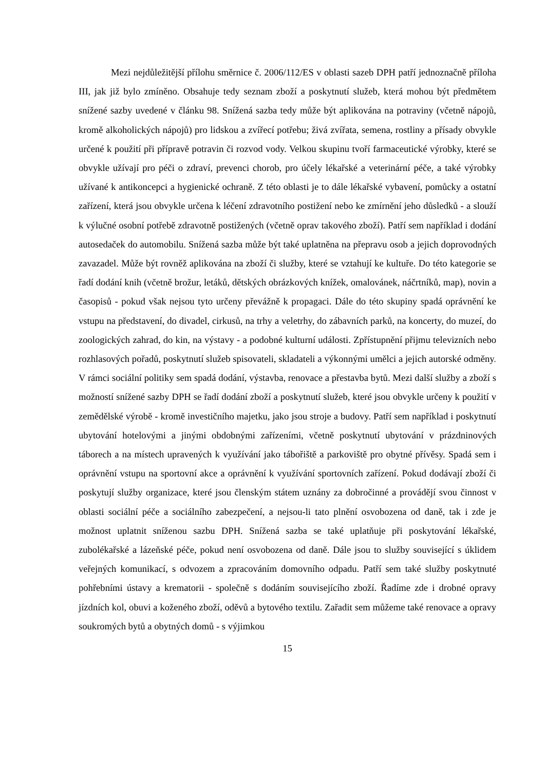Mezi nejdůležitější přílohu směrnice č. 2006/112/ES v oblasti sazeb DPH patří jednoznačně příloha III, jak již bylo zmíněno. Obsahuje tedy seznam zboží a poskytnutí služeb, která mohou být předmětem snížené sazby uvedené v článku 98. Snížená sazba tedy může být aplikována na potraviny (včetně nápojů, kromě alkoholických nápojů) pro lidskou a zvířecí potřebu; živá zvířata, semena, rostliny a přísady obvykle určené k použití při přípravě potravin či rozvod vody. Velkou skupinu tvoří farmaceutické výrobky, které se obvykle užívají pro péči o zdraví, prevenci chorob, pro účely lékařské a veterinární péče, a také výrobky užívané k antikoncepci a hygienické ochraně. Z této oblasti je to dále lékařské vybavení, pomůcky a ostatní zařízení, která jsou obvykle určena k léčení zdravotního postižení nebo ke zmírnění jeho důsledků - a slouží k výlučné osobní potřebě zdravotně postižených (včetně oprav takového zboží). Patří sem například i dodání autosedaček do automobilu. Snížená sazba může být také uplatněna na přepravu osob a jejich doprovodných zavazadel. Může být rovněž aplikována na zboží či služby, které se vztahují ke kultuře. Do této kategorie se řadí dodání knih (včetně brožur, letáků, dětských obrázkových knížek, omalovánek, náčrtníků, map), novin a časopisů - pokud však nejsou tyto určeny převážně k propagaci. Dále do této skupiny spadá oprávnění ke vstupu na představení, do divadel, cirkusů, na trhy a veletrhy, do zábavních parků, na koncerty, do muzeí, do zoologických zahrad, do kin, na výstavy - a podobné kulturní události. Zpřístupnění přijmu televizních nebo rozhlasových pořadů, poskytnutí služeb spisovateli, skladateli a výkonnými umělci a jejich autorské odměny. V rámci sociální politiky sem spadá dodání, výstavba, renovace a přestavba bytů. Mezi další služby a zboží s možností snížené sazby DPH se řadí dodání zboží a poskytnutí služeb, které jsou obvykle určeny k použití v zemědělské výrobě - kromě investičního majetku, jako jsou stroje a budovy. Patří sem například i poskytnutí ubytování hotelovými a jinými obdobnými zařízeními, včetně poskytnutí ubytování v prázdninových táborech a na místech upravených k využívání jako tábořiště a parkoviště pro obytné přívěsy. Spadá sem i oprávnění vstupu na sportovní akce a oprávnění k využívání sportovních zařízení. Pokud dodávají zboží či poskytují služby organizace, které jsou členským státem uznány za dobročinné a provádějí svou činnost v oblasti sociální péče a sociálního zabezpečení, a nejsou-li tato plnění osvobozena od daně, tak i zde je možnost uplatnit sníženou sazbu DPH. Snížená sazba se také uplatňuje při poskytování lékařské, zubolékařské a lázeňské péče, pokud není osvobozena od daně. Dále jsou to služby související s úklidem veřejných komunikací, s odvozem a zpracováním domovního odpadu. Patří sem také služby poskytnuté pohřebními ústavy a krematorii - společně s dodáním souvisejícího zboží. Řadíme zde i drobné opravy jízdních kol, obuvi a koženého zboží, oděvů a bytového textilu. Zařadit sem můžeme také renovace a opravy soukromých bytů a obytných domů - s výjimkou
15